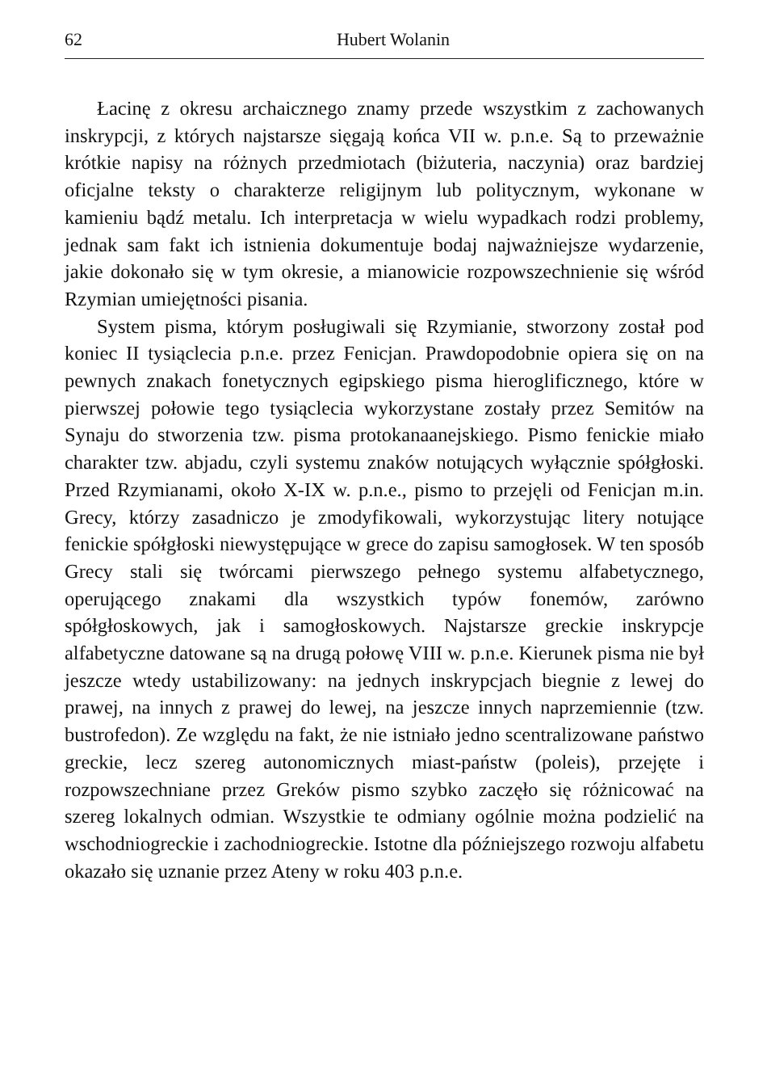62 Hubert Wolanin
Łacinę z okresu archaicznego znamy przede wszystkim z zachowanych inskrypcji, z których najstarsze sięgają końca VII w. p.n.e. Są to przeważnie krótkie napisy na różnych przedmiotach (biżuteria, naczynia) oraz bardziej oficjalne teksty o charakterze religijnym lub politycznym, wykonane w kamieniu bądź metalu. Ich interpretacja w wielu wypadkach rodzi problemy, jednak sam fakt ich istnienia dokumentuje bodaj najważniejsze wydarzenie, jakie dokonało się w tym okresie, a mianowicie rozpowszechnienie się wśród Rzymian umiejętności pisania.
System pisma, którym posługiwali się Rzymianie, stworzony został pod koniec II tysiąclecia p.n.e. przez Fenicjan. Prawdopodobnie opiera się on na pewnych znakach fonetycznych egipskiego pisma hieroglificznego, które w pierwszej połowie tego tysiąclecia wykorzystane zostały przez Semitów na Synaju do stworzenia tzw. pisma protokanaanejskiego. Pismo fenickie miało charakter tzw. abjadu, czyli systemu znaków notujących wyłącznie spółgłoski. Przed Rzymianami, około X-IX w. p.n.e., pismo to przejęli od Fenicjan m.in. Grecy, którzy zasadniczo je zmodyfikowali, wykorzystując litery notujące fenickie spółgłoski niewystępujące w grece do zapisu samogłosek. W ten sposób Grecy stali się twórcami pierwszego pełnego systemu alfabetycznego, operującego znakami dla wszystkich typów fonemów, zarówno spółgłoskowych, jak i samogłoskowych. Najstarsze greckie inskrypcje alfabetyczne datowane są na drugą połowę VIII w. p.n.e. Kierunek pisma nie był jeszcze wtedy ustabilizowany: na jednych inskrypcjach biegnie z lewej do prawej, na innych z prawej do lewej, na jeszcze innych naprzemiennie (tzw. bustrofedon). Ze względu na fakt, że nie istniało jedno scentralizowane państwo greckie, lecz szereg autonomicznych miast-państw (poleis), przejęte i rozpowszechniane przez Greków pismo szybko zaczęło się różnicować na szereg lokalnych odmian. Wszystkie te odmiany ogólnie można podzielić na wschodniogreckie i zachodniogreckie. Istotne dla późniejszego rozwoju alfabetu okazało się uznanie przez Ateny w roku 403 p.n.e.